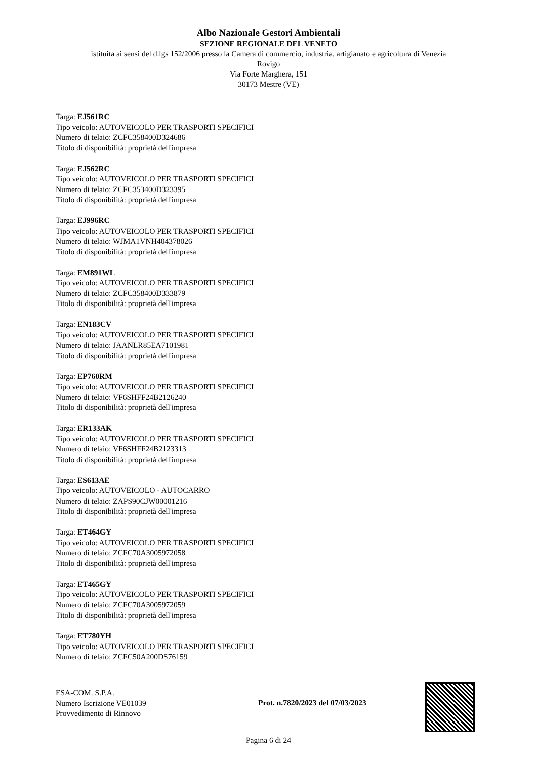Albo Nazionale Gestori Ambientali
SEZIONE REGIONALE DEL VENETO
istituita ai sensi del d.lgs 152/2006 presso la Camera di commercio, industria, artigianato e agricoltura di Venezia
Rovigo
Via Forte Marghera, 151
30173 Mestre (VE)
Targa: EJ561RC
Tipo veicolo: AUTOVEICOLO PER TRASPORTI SPECIFICI
Numero di telaio: ZCFC358400D324686
Titolo di disponibilità: proprietà dell'impresa
Targa: EJ562RC
Tipo veicolo: AUTOVEICOLO PER TRASPORTI SPECIFICI
Numero di telaio: ZCFC353400D323395
Titolo di disponibilità: proprietà dell'impresa
Targa: EJ996RC
Tipo veicolo: AUTOVEICOLO PER TRASPORTI SPECIFICI
Numero di telaio: WJMA1VNH404378026
Titolo di disponibilità: proprietà dell'impresa
Targa: EM891WL
Tipo veicolo: AUTOVEICOLO PER TRASPORTI SPECIFICI
Numero di telaio: ZCFC358400D333879
Titolo di disponibilità: proprietà dell'impresa
Targa: EN183CV
Tipo veicolo: AUTOVEICOLO PER TRASPORTI SPECIFICI
Numero di telaio: JAANLR85EA7101981
Titolo di disponibilità: proprietà dell'impresa
Targa: EP760RM
Tipo veicolo: AUTOVEICOLO PER TRASPORTI SPECIFICI
Numero di telaio: VF6SHFF24B2126240
Titolo di disponibilità: proprietà dell'impresa
Targa: ER133AK
Tipo veicolo: AUTOVEICOLO PER TRASPORTI SPECIFICI
Numero di telaio: VF6SHFF24B2123313
Titolo di disponibilità: proprietà dell'impresa
Targa: ES613AE
Tipo veicolo: AUTOVEICOLO - AUTOCARRO
Numero di telaio: ZAPS90CJW00001216
Titolo di disponibilità: proprietà dell'impresa
Targa: ET464GY
Tipo veicolo: AUTOVEICOLO PER TRASPORTI SPECIFICI
Numero di telaio: ZCFC70A3005972058
Titolo di disponibilità: proprietà dell'impresa
Targa: ET465GY
Tipo veicolo: AUTOVEICOLO PER TRASPORTI SPECIFICI
Numero di telaio: ZCFC70A3005972059
Titolo di disponibilità: proprietà dell'impresa
Targa: ET780YH
Tipo veicolo: AUTOVEICOLO PER TRASPORTI SPECIFICI
Numero di telaio: ZCFC50A200DS76159
ESA-COM. S.P.A.
Numero Iscrizione VE01039
Provvedimento di Rinnovo
Prot. n.7820/2023 del 07/03/2023
Pagina 6 di 24